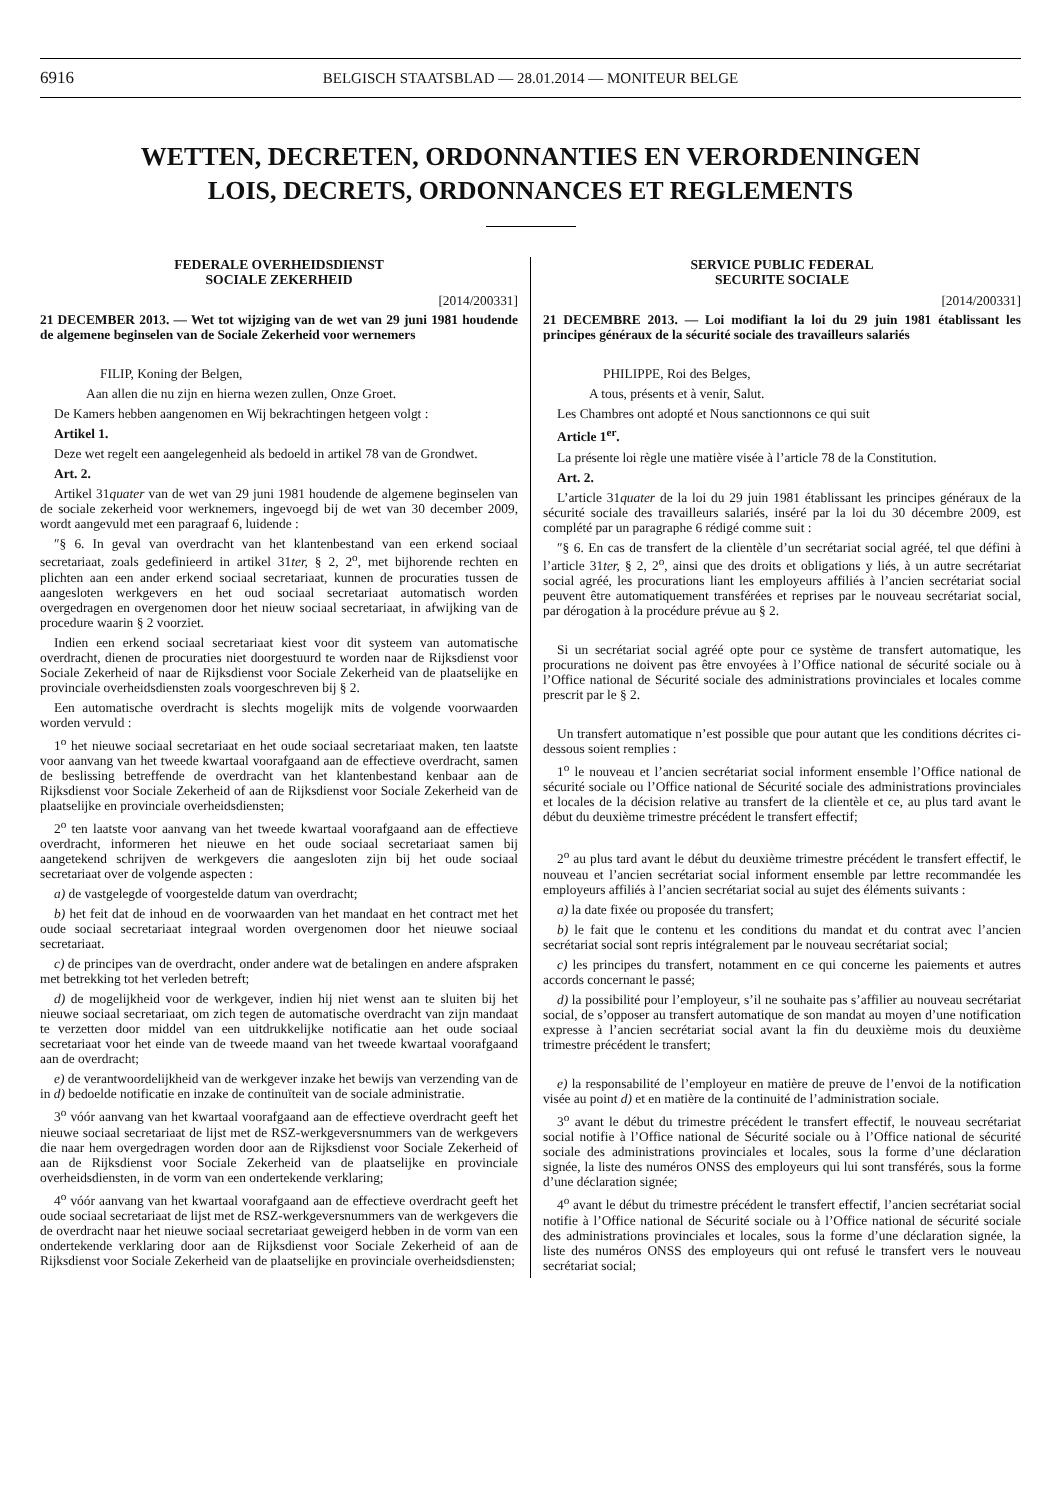6916 BELGISCH STAATSBLAD — 28.01.2014 — MONITEUR BELGE
WETTEN, DECRETEN, ORDONNANTIES EN VERORDENINGEN
LOIS, DECRETS, ORDONNANCES ET REGLEMENTS
FEDERALE OVERHEIDSDIENST
SOCIALE ZEKERHEID
[2014/200331]
21 DECEMBER 2013. — Wet tot wijziging van de wet van 29 juni 1981 houdende de algemene beginselen van de Sociale Zekerheid voor wernemers
FILIP, Koning der Belgen,
Aan allen die nu zijn en hierna wezen zullen, Onze Groet.
De Kamers hebben aangenomen en Wij bekrachtingen hetgeen volgt :
Artikel 1.
Deze wet regelt een aangelegenheid als bedoeld in artikel 78 van de Grondwet.
Art. 2.
Artikel 31quater van de wet van 29 juni 1981 houdende de algemene beginselen van de sociale zekerheid voor werknemers, ingevoegd bij de wet van 30 december 2009, wordt aangevuld met een paragraaf 6, luidende :
″§ 6. In geval van overdracht van het klantenbestand van een erkend sociaal secretariaat, zoals gedefinieerd in artikel 31ter, § 2, 2<sup>o</sup>, met bijhorende rechten en plichten aan een ander erkend sociaal secretariaat, kunnen de procuraties tussen de aangesloten werkgevers en het oud sociaal secretariaat automatisch worden overgedragen en overgenomen door het nieuw sociaal secretariaat, in afwijking van de procedure waarin § 2 voorziet.
Indien een erkend sociaal secretariaat kiest voor dit systeem van automatische overdracht, dienen de procuraties niet doorgestuurd te worden naar de Rijksdienst voor Sociale Zekerheid of naar de Rijksdienst voor Sociale Zekerheid van de plaatselijke en provinciale overheidsdiensten zoals voorgeschreven bij § 2.
Een automatische overdracht is slechts mogelijk mits de volgende voorwaarden worden vervuld :
1<sup>o</sup> het nieuwe sociaal secretariaat en het oude sociaal secretariaat maken, ten laatste voor aanvang van het tweede kwartaal voorafgaand aan de effectieve overdracht, samen de beslissing betreffende de overdracht van het klantenbestand kenbaar aan de Rijksdienst voor Sociale Zekerheid of aan de Rijksdienst voor Sociale Zekerheid van de plaatselijke en provinciale overheidsdiensten;
2<sup>o</sup> ten laatste voor aanvang van het tweede kwartaal voorafgaand aan de effectieve overdracht, informeren het nieuwe en het oude sociaal secretariaat samen bij aangetekend schrijven de werkgevers die aangesloten zijn bij het oude sociaal secretariaat over de volgende aspecten :
a) de vastgelegde of voorgestelde datum van overdracht;
b) het feit dat de inhoud en de voorwaarden van het mandaat en het contract met het oude sociaal secretariaat integraal worden overgenomen door het nieuwe sociaal secretariaat.
c) de principes van de overdracht, onder andere wat de betalingen en andere afspraken met betrekking tot het verleden betreft;
d) de mogelijkheid voor de werkgever, indien hij niet wenst aan te sluiten bij het nieuwe sociaal secretariaat, om zich tegen de automatische overdracht van zijn mandaat te verzetten door middel van een uitdrukkelijke notificatie aan het oude sociaal secretariaat voor het einde van de tweede maand van het tweede kwartaal voorafgaand aan de overdracht;
e) de verantwoordelijkheid van de werkgever inzake het bewijs van verzending van de in d) bedoelde notificatie en inzake de continuïteit van de sociale administratie.
3<sup>o</sup> vóór aanvang van het kwartaal voorafgaand aan de effectieve overdracht geeft het nieuwe sociaal secretariaat de lijst met de RSZ-werkgeversnummers van de werkgevers die naar hem overgedragen worden door aan de Rijksdienst voor Sociale Zekerheid of aan de Rijksdienst voor Sociale Zekerheid van de plaatselijke en provinciale overheidsdiensten, in de vorm van een ondertekende verklaring;
4<sup>o</sup> vóór aanvang van het kwartaal voorafgaand aan de effectieve overdracht geeft het oude sociaal secretariaat de lijst met de RSZ-werkgeversnummers van de werkgevers die de overdracht naar het nieuwe sociaal secretariaat geweigerd hebben in de vorm van een ondertekende verklaring door aan de Rijksdienst voor Sociale Zekerheid of aan de Rijksdienst voor Sociale Zekerheid van de plaatselijke en provinciale overheidsdiensten;
SERVICE PUBLIC FEDERAL
SECURITE SOCIALE
[2014/200331]
21 DECEMBRE 2013. — Loi modifiant la loi du 29 juin 1981 établissant les principes généraux de la sécurité sociale des travailleurs salariés
PHILIPPE, Roi des Belges,
A tous, présents et à venir, Salut.
Les Chambres ont adopté et Nous sanctionnons ce qui suit
Article 1<sup>er</sup>.
La présente loi règle une matière visée à l’article 78 de la Constitution.
Art. 2.
L’article 31quater de la loi du 29 juin 1981 établissant les principes généraux de la sécurité sociale des travailleurs salariés, inséré par la loi du 30 décembre 2009, est complété par un paragraphe 6 rédigé comme suit :
″§ 6. En cas de transfert de la clientèle d’un secrétariat social agréé, tel que défini à l’article 31ter, § 2, 2<sup>o</sup>, ainsi que des droits et obligations y liés, à un autre secrétariat social agréé, les procurations liant les employeurs affiliés à l’ancien secrétariat social peuvent être automatiquement transférées et reprises par le nouveau secrétariat social, par dérogation à la procédure prévue au § 2.
Si un secrétariat social agréé opte pour ce système de transfert automatique, les procurations ne doivent pas être envoyées à l’Office national de sécurité sociale ou à l’Office national de Sécurité sociale des administrations provinciales et locales comme prescrit par le § 2.
Un transfert automatique n’est possible que pour autant que les conditions décrites ci-dessous soient remplies :
1<sup>o</sup> le nouveau et l’ancien secrétariat social informent ensemble l’Office national de sécurité sociale ou l’Office national de Sécurité sociale des administrations provinciales et locales de la décision relative au transfert de la clientèle et ce, au plus tard avant le début du deuxième trimestre précédent le transfert effectif;
2<sup>o</sup> au plus tard avant le début du deuxième trimestre précédent le transfert effectif, le nouveau et l’ancien secrétariat social informent ensemble par lettre recommandée les employeurs affiliés à l’ancien secrétariat social au sujet des éléments suivants :
a) la date fixée ou proposée du transfert;
b) le fait que le contenu et les conditions du mandat et du contrat avec l’ancien secrétariat social sont repris intégralement par le nouveau secrétariat social;
c) les principes du transfert, notamment en ce qui concerne les paiements et autres accords concernant le passé;
d) la possibilité pour l’employeur, s’il ne souhaite pas s’affilier au nouveau secrétariat social, de s’opposer au transfert automatique de son mandat au moyen d’une notification expresse à l’ancien secrétariat social avant la fin du deuxième mois du deuxième trimestre précédent le transfert;
e) la responsabilité de l’employeur en matière de preuve de l’envoi de la notification visée au point d) et en matière de la continuité de l’administration sociale.
3<sup>o</sup> avant le début du trimestre précédent le transfert effectif, le nouveau secrétariat social notifie à l’Office national de Sécurité sociale ou à l’Office national de sécurité sociale des administrations provinciales et locales, sous la forme d’une déclaration signée, la liste des numéros ONSS des employeurs qui lui sont transférés, sous la forme d’une déclaration signée;
4<sup>o</sup> avant le début du trimestre précédent le transfert effectif, l’ancien secrétariat social notifie à l’Office national de Sécurité sociale ou à l’Office national de sécurité sociale des administrations provinciales et locales, sous la forme d’une déclaration signée, la liste des numéros ONSS des employeurs qui ont refusé le transfert vers le nouveau secrétariat social;